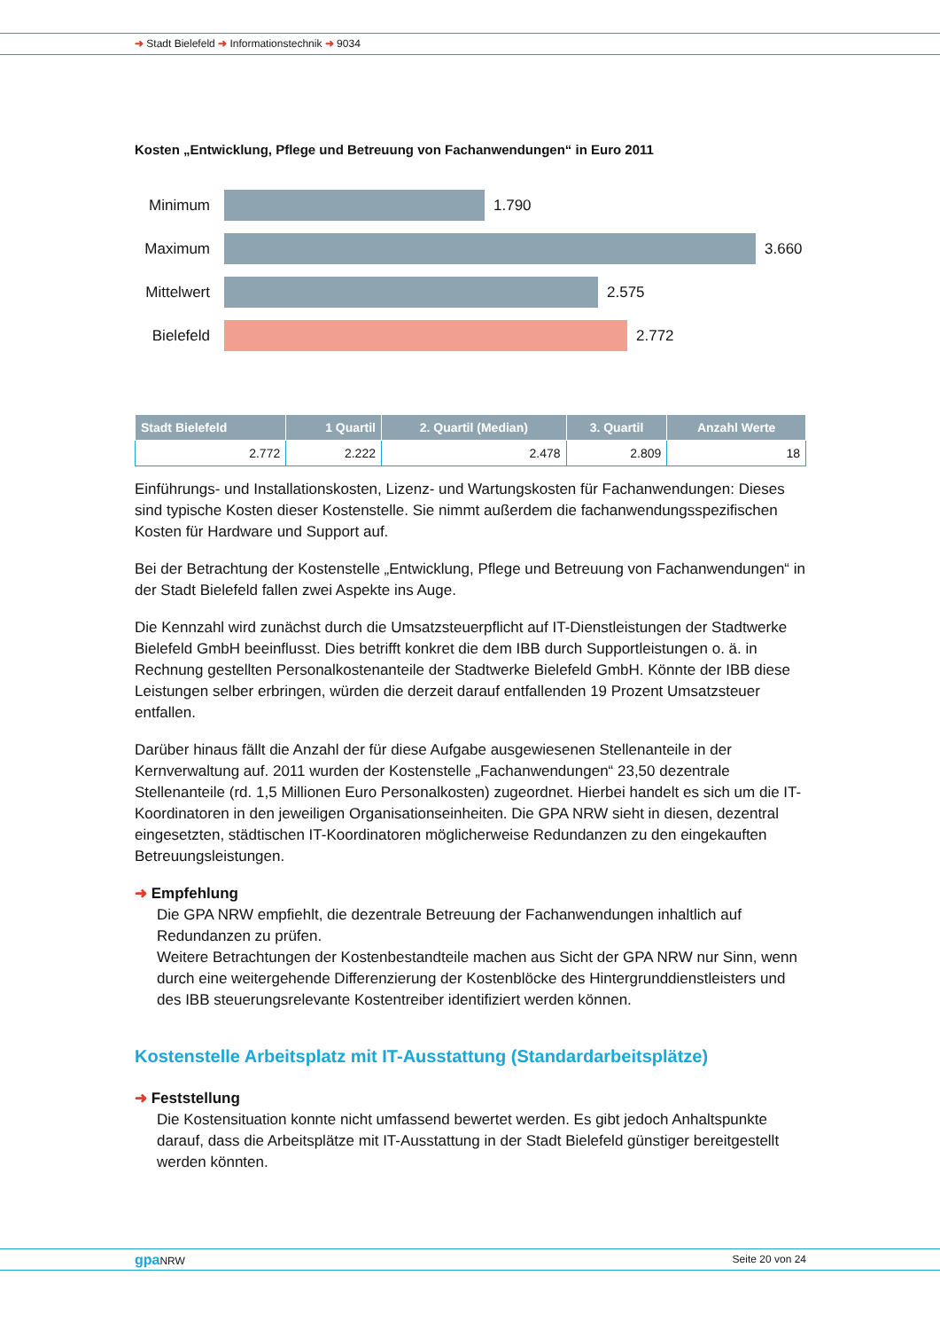➜ Stadt Bielefeld ➜ Informationstechnik ➜ 9034
Kosten „Entwicklung, Pflege und Betreuung von Fachanwendungen“ in Euro 2011
Minimum 1.790
Maximum 3.660
Mittelwert
2.575
Bielefeld
2.772
| Stadt Bielefeld | 1 Quartil | 2. Quartil (Median) | 3. Quartil | Anzahl Werte |
| --- | --- | --- | --- | --- |
| 2.772 | 2.222 | 2.478 | 2.809 | 18 |
Einführungs- und Installationskosten, Lizenz- und Wartungskosten für Fachanwendungen: Dieses sind typische Kosten dieser Kostenstelle. Sie nimmt außerdem die fachanwendungsspezifischen Kosten für Hardware und Support auf.
Bei der Betrachtung der Kostenstelle „Entwicklung, Pflege und Betreuung von Fachanwendungen“ in der Stadt Bielefeld fallen zwei Aspekte ins Auge.
Die Kennzahl wird zunächst durch die Umsatzsteuerpflicht auf IT-Dienstleistungen der Stadtwerke Bielefeld GmbH beeinflusst. Dies betrifft konkret die dem IBB durch Supportleistungen o. ä. in Rechnung gestellten Personalkostenanteile der Stadtwerke Bielefeld GmbH. Könnte der IBB diese Leistungen selber erbringen, würden die derzeit darauf entfallenden 19 Prozent Umsatzsteuer entfallen.
Darüber hinaus fällt die Anzahl der für diese Aufgabe ausgewiesenen Stellenanteile in der Kernverwaltung auf. 2011 wurden der Kostenstelle „Fachanwendungen“ 23,50 dezentrale Stellenanteile (rd. 1,5 Millionen Euro Personalkosten) zugeordnet. Hierbei handelt es sich um die IT-Koordinatoren in den jeweiligen Organisationseinheiten. Die GPA NRW sieht in diesen, dezentral eingesetzten, städtischen IT-Koordinatoren möglicherweise Redundanzen zu den eingekauften Betreuungsleistungen.
➜ Empfehlung
Die GPA NRW empfiehlt, die dezentrale Betreuung der Fachanwendungen inhaltlich auf Redundanzen zu prüfen.
Weitere Betrachtungen der Kostenbestandteile machen aus Sicht der GPA NRW nur Sinn, wenn durch eine weitergehende Differenzierung der Kostenblöcke des Hintergrunddienstleisters und des IBB steuerungsrelevante Kostentreiber identifiziert werden können.
Kostenstelle Arbeitsplatz mit IT-Ausstattung (Standardarbeitsplätze)
➜ Feststellung
Die Kostensituation konnte nicht umfassend bewertet werden. Es gibt jedoch Anhaltspunkte darauf, dass die Arbeitsplätze mit IT-Ausstattung in der Stadt Bielefeld günstiger bereitgestellt werden könnten.
gpa NRW Seite 20 von 24